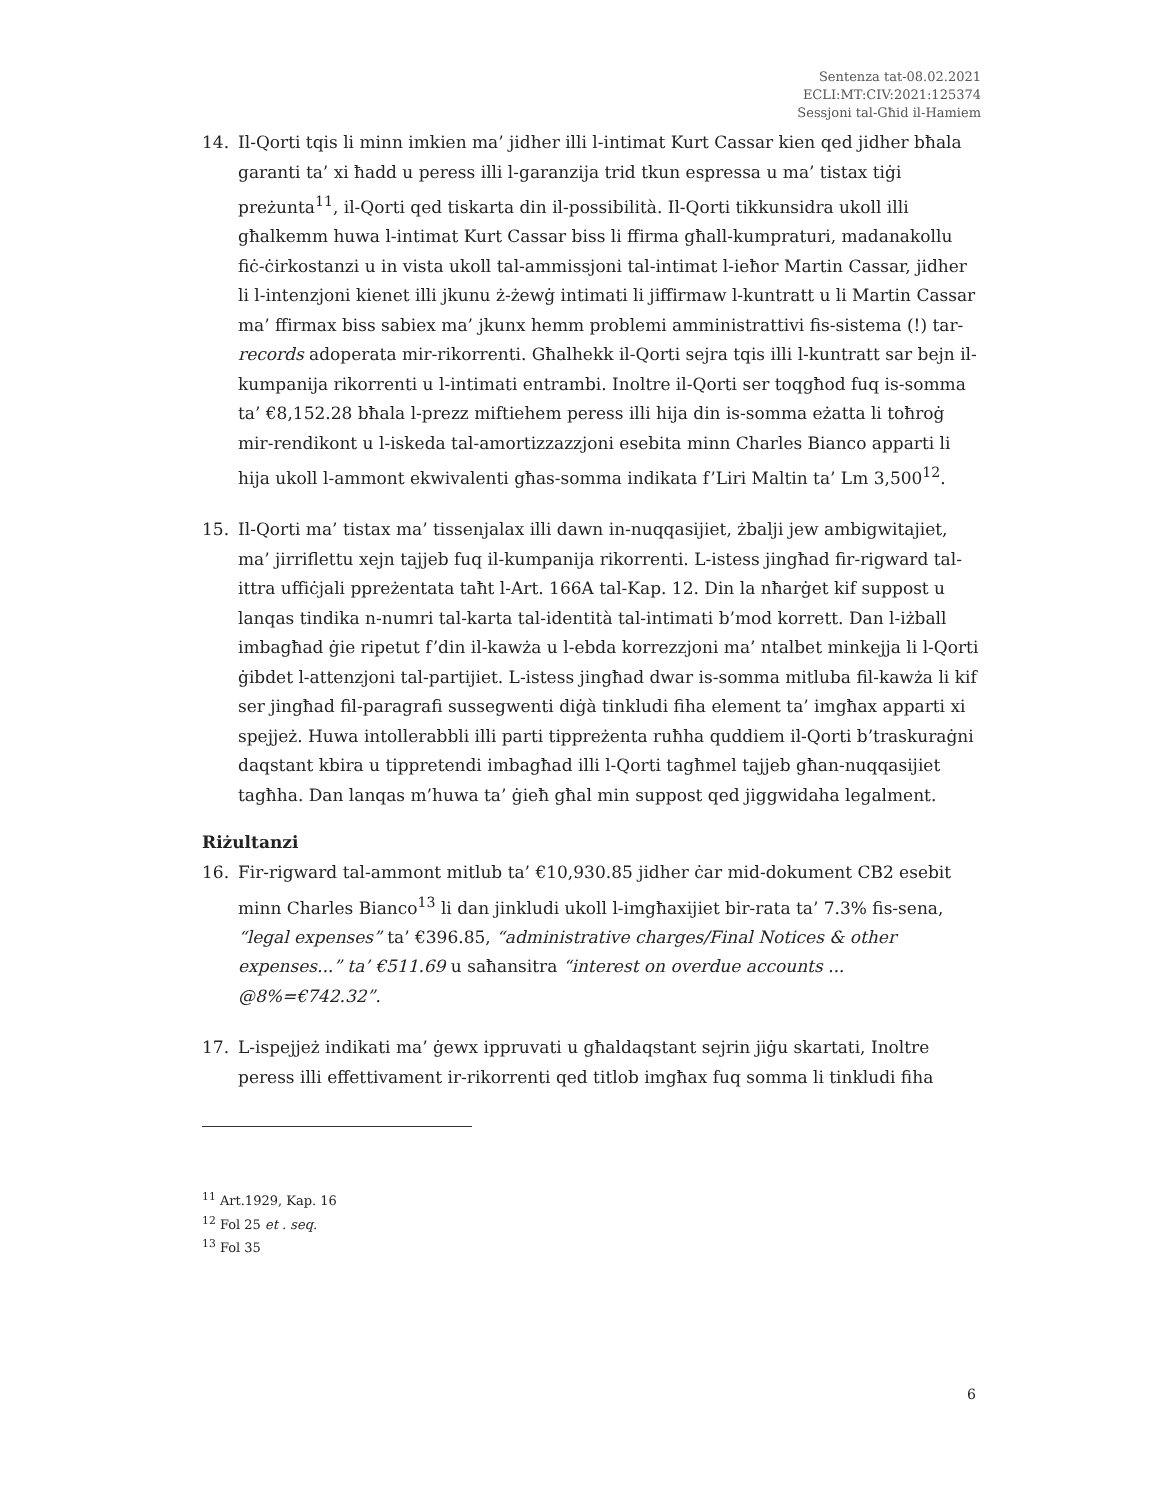Sentenza tat-08.02.2021
ECLI:MT:CIV:2021:125374
Sessjoni tal-Għid il-Hamiem
14. Il-Qorti tqis li minn imkien ma’ jidher illi l-intimat Kurt Cassar kien qed jidher bħala garanti ta’ xi ħadd u peress illi l-garanzija trid tkun espressa u ma’ tistax tiġi preżunta<sup>11</sup>, il-Qorti qed tiskarta din il-possibilità. Il-Qorti tikkunsidra ukoll illi għalkemm huwa l-intimat Kurt Cassar biss li ffirma għall-kumpraturi, madanakollu fiċ-ċirkostanzi u in vista ukoll tal-ammissjoni tal-intimat l-ieħor Martin Cassar, jidher li l-intenzjoni kienet illi jkunu ż-żewġ intimati li jiffirmaw l-kuntratt u li Martin Cassar ma’ ffirmax biss sabiex ma’ jkunx hemm problemi amministrattivi fis-sistema (!) tar-records adoperata mir-rikorrenti. Għalhekk il-Qorti sejra tqis illi l-kuntratt sar bejn il-kumpanija rikorrenti u l-intimati entrambi. Inoltre il-Qorti ser toqgħod fuq is-somma ta’ €8,152.28 bħala l-prezz miftiehem peress illi hija din is-somma eżatta li toħroġ mir-rendikont u l-iskeda tal-amortizzazzjoni esebita minn Charles Bianco apparti li hija ukoll l-ammont ekwivalenti għas-somma indikata f’Liri Maltin ta’ Lm 3,500<sup>12</sup>.
15. Il-Qorti ma’ tistax ma’ tissenjalax illi dawn in-nuqqasijiet, żbalji jew ambigwitajiet, ma’ jirriflettu xejn tajjeb fuq il-kumpanija rikorrenti. L-istess jingħad fir-rigward tal-ittra uffiċjali ppreżentata taħt l-Art. 166A tal-Kap. 12. Din la nħarġet kif suppost u lanqas tindika n-numri tal-karta tal-identità tal-intimati b’mod korrett. Dan l-iżball imbagħad ġie ripetut f’din il-kawża u l-ebda korrezzjoni ma’ ntalbet minkejja li l-Qorti ġibdet l-attenzjoni tal-partijiet. L-istess jingħad dwar is-somma mitluba fil-kawża li kif ser jingħad fil-paragrafi sussegwenti diġà tinkludi fiha element ta’ imgħax apparti xi spejjeż. Huwa intollerabbli illi parti tippreżenta ruħha quddiem il-Qorti b’traskuraġni daqstant kbira u tippretendi imbagħad illi l-Qorti tagħmel tajjeb għan-nuqqasijiet tagħha. Dan lanqas m’huwa ta’ ġieħ għal min suppost qed jiggwidaha legalment.
Riżultanzi
16. Fir-rigward tal-ammont mitlub ta’ €10,930.85 jidher ċar mid-dokument CB2 esebit minn Charles Bianco<sup>13</sup> li dan jinkludi ukoll l-imgħaxijiet bir-rata ta’ 7.3% fis-sena, “legal expenses” ta’ €396.85, “administrative charges/Final Notices & other expenses...” ta’ €511.69 u saħansitra “interest on overdue accounts ... @8%=€742.32”.
17. L-ispejjeż indikati ma’ ġewx ippruvati u għaldaqstant sejrin jiġu skartati, Inoltre peress illi effettivament ir-rikorrenti qed titlob imgħax fuq somma li tinkludi fiha
<sup>11</sup> Art.1929, Kap. 16
<sup>12</sup> Fol 25 et . seq.
<sup>13</sup> Fol 35
6